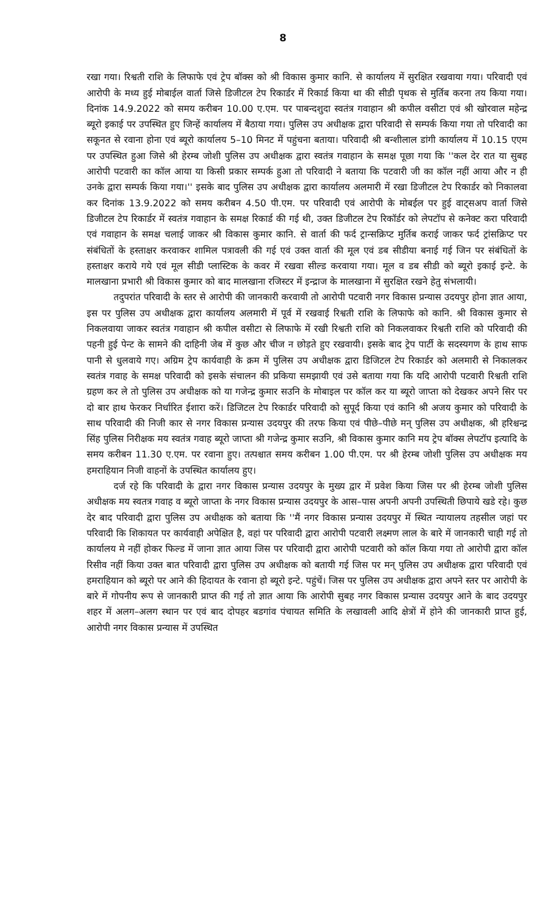8
रखा गया। रिश्वती राशि के लिफाफे एवं ट्रेप बॉक्स को श्री विकास कुमार कानि. से कार्यालय में सुरक्षित रखवाया गया। परिवादी एवं आरोपी के मध्य हुई मोबाईल वार्ता जिसे डिजीटल टेप रिकार्डर में रिकार्ड किया था की सीडी पृथक से मुर्तिब करना तय किया गया। दिनांक 14.9.2022 को समय करीबन 10.00 ए.एम. पर पाबन्दशुदा स्वतंत्र गवाहान श्री कपील वसीटा एवं श्री खोरवाल महेन्द्र ब्यूरो इकाई पर उपस्थित हुए जिन्हें कार्यालय में बैठाया गया। पुलिस उप अधीक्षक द्वारा परिवादी से सम्पर्क किया गया तो परिवादी का सकूनत से रवाना होना एवं ब्यूरो कार्यालय 5–10 मिनट में पहुंचना बताया। परिवादी श्री बन्शीलाल डांगी कार्यालय में 10.15 एएम पर उपस्थित हुआ जिसे श्री हेरम्ब जोशी पुलिस उप अधीक्षक द्वारा स्वतंत्र गवाहान के समक्ष पूछा गया कि ''कल देर रात या सुबह आरोपी पटवारी का कॉल आया या किसी प्रकार सम्पर्क हुआ तो परिवादी ने बताया कि पटवारी जी का कॉल नहीं आया और न ही उनके द्वारा सम्पर्क किया गया।'' इसके बाद पुलिस उप अधीक्षक द्वारा कार्यालय अलमारी में रखा डिजीटल टेप रिकार्डर को निकालवा कर दिनांक 13.9.2022 को समय करीबन 4.50 पी.एम. पर परिवादी एवं आरोपी के मोबईल पर हुई वाट्सअप वार्ता जिसे डिजीटल टेप रिकार्डर में स्वतंत्र गवाहान के समक्ष रिकार्ड की गई थी, उक्त डिजीटल टेप रिकॉर्डर को लेपटॉप से कनेक्ट करा परिवादी एवं गवाहान के समक्ष चलाई जाकर श्री विकास कुमार कानि. से वार्ता की फर्द ट्रान्सक्रिप्ट मुर्तिब कराई जाकर फर्द ट्रांसक्रिप्ट पर संबंधितों के हस्ताक्षर करवाकर शामिल पत्रावली की गई एवं उक्त वार्ता की मूल एवं डब सीडीया बनाई गई जिन पर संबंधितों के हस्ताक्षर कराये गये एवं मूल सीडी प्लास्टिक के कवर में रखवा सील्ड करवाया गया। मूल व डब सीडी को ब्यूरो इकाई इन्टे. के मालखाना प्रभारी श्री विकास कुमार को बाद मालखाना रजिस्टर में इन्द्राज के मालखाना में सुरक्षित रखने हेतु संभलायी।
तदुपरांत परिवादी के स्तर से आरोपी की जानकारी करवायी तो आरोपी पटवारी नगर विकास प्रन्यास उदयपुर होना ज्ञात आया, इस पर पुलिस उप अधीक्षक द्वारा कार्यालय अलमारी में पूर्व में रखवाई रिश्वती राशि के लिफाफे को कानि. श्री विकास कुमार से निकलवाया जाकर स्वतंत्र गवाहान श्री कपील वसीटा से लिफाफे में रखी रिश्वती राशि को निकलवाकर रिश्वती राशि को परिवादी की पहनी हुई पेन्ट के सामने की दाहिनी जेब में कुछ और चीज न छोड़ते हुए रखवायी। इसके बाद ट्रेप पार्टी के सदस्यगण के हाथ साफ पानी से धुलवाये गए। अग्रिम ट्रेप कार्यवाही के क्रम में पुलिस उप अधीक्षक द्वारा डिजिटल टेप रिकार्डर को अलमारी से निकालकर स्वतंत्र गवाह के समक्ष परिवादी को इसके संचालन की प्रकिया समझायी एवं उसे बताया गया कि यदि आरोपी पटवारी रिश्वती राशि ग्रहण कर ले तो पुलिस उप अधीक्षक को या गजेन्द्र कुमार सउनि के मोबाइल पर कॉल कर या ब्यूरो जाप्ता को देखकर अपने सिर पर दो बार हाथ फेरकर निर्धारित ईशारा करें। डिजिटल टेप रिकार्डर परिवादी को सुपूर्द किया एवं कानि श्री अजय कुमार को परिवादी के साथ परिवादी की निजी कार से नगर विकास प्रन्यास उदयपुर की तरफ किया एवं पीछे–पीछे मन् पुलिस उप अधीक्षक, श्री हरिश्चन्द्र सिंह पुलिस निरीक्षक मय स्वतंत्र गवाह ब्यूरो जाप्ता श्री गजेन्द्र कुमार सउनि, श्री विकास कुमार कानि मय ट्रेप बॉक्स लेपटॉप इत्यादि के समय करीबन 11.30 ए.एम. पर रवाना हुए। तत्पश्चात समय करीबन 1.00 पी.एम. पर श्री हेरम्ब जोशी पुलिस उप अधीक्षक मय हमराहियान निजी वाहनों के उपस्थित कार्यालय हुए।
दर्ज रहे कि परिवादी के द्वारा नगर विकास प्रन्यास उदयपुर के मुख्य द्वार में प्रवेश किया जिस पर श्री हेरम्ब जोशी पुलिस अधीक्षक मय स्वतत्र गवाह व ब्यूरो जाप्ता के नगर विकास प्रन्यास उदयपुर के आस–पास अपनी अपनी उपस्थिती छिपाये खडे रहे। कुछ देर बाद परिवादी द्वारा पुलिस उप अधीक्षक को बताया कि ''मैं नगर विकास प्रन्यास उदयपुर में स्थित न्यायालय तहसील जहां पर परिवादी कि शिकायत पर कार्यवाही अपेक्षित है, वहां पर परिवादी द्वारा आरोपी पटवारी लक्ष्मण लाल के बारे में जानकारी चाही गई तो कार्यालय मे नहीं होकर फिल्ड में जाना ज्ञात आया जिस पर परिवादी द्वारा आरोपी पटवारी को कॉल किया गया तो आरोपी द्वारा कॉल रिसीव नहीं किया उक्त बात परिवादी द्वारा पुलिस उप अधीक्षक को बतायी गई जिस पर मन् पुलिस उप अधीक्षक द्वारा परिवादी एवं हमराहियान को ब्यूरो पर आने की हिदायत के रवाना हो ब्यूरो इन्टे. पहुंचें। जिस पर पुलिस उप अधीक्षक द्वारा अपने स्तर पर आरोपी के बारे में गोपनीय रूप से जानकारी प्राप्त की गई तो ज्ञात आया कि आरोपी सुबह नगर विकास प्रन्यास उदयपुर आने के बाद उदयपुर शहर में अलग–अलग स्थान पर एवं बाद दोपहर बडगांव पंचायत समिति के लखावली आदि क्षेत्रों में होने की जानकारी प्राप्त हुई, आरोपी नगर विकास प्रन्यास में उपस्थित